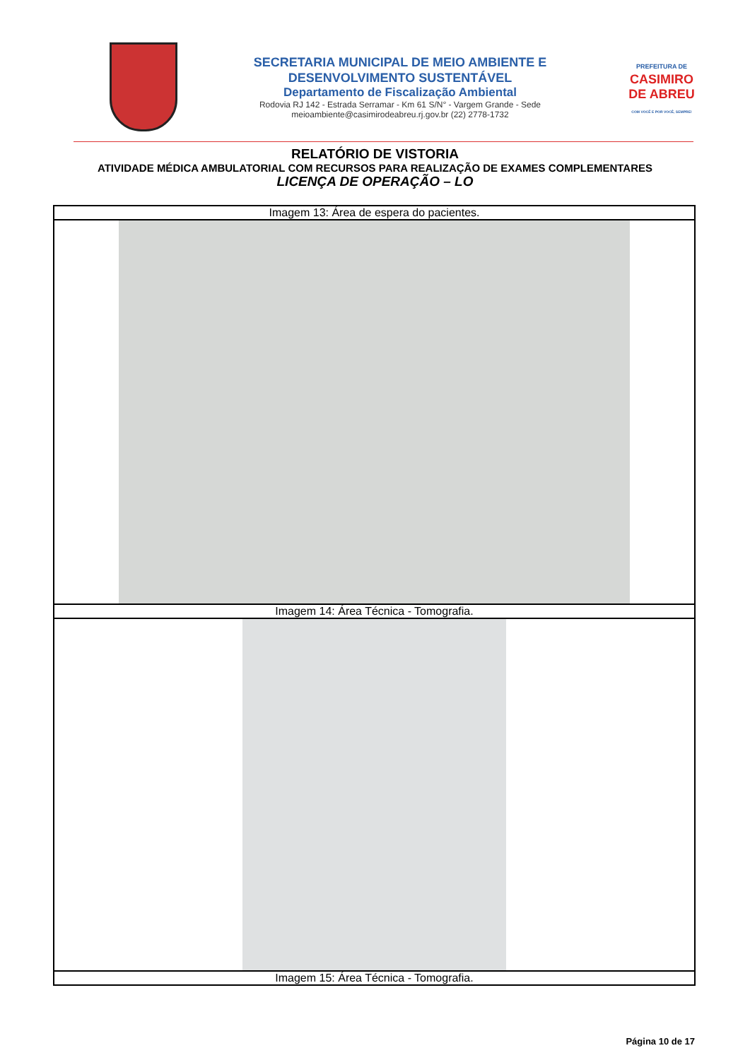SECRETARIA MUNICIPAL DE MEIO AMBIENTE E
DESENVOLVIMENTO SUSTENTÁVEL
Departamento de Fiscalização Ambiental
Rodovia RJ 142 - Estrada Serramar - Km 61 S/N° - Vargem Grande - Sede
meioambiente@casimirodeabreu.rj.gov.br (22) 2778-1732
PREFEITURA DE
CASIMIRO
DE ABREU
COM VOCÊ E POR VOCÊ, SEMPRE!
RELATÓRIO DE VISTORIA
ATIVIDADE MÉDICA AMBULATORIAL COM RECURSOS PARA REALIZAÇÃO DE EXAMES COMPLEMENTARES
LICENÇA DE OPERAÇÃO – LO
| Imagem 13: Área de espera do pacientes. |
| Imagem 14: Área Técnica - Tomografia. |
| Imagem 15: Área Técnica - Tomografia. |
Página 10 de 17